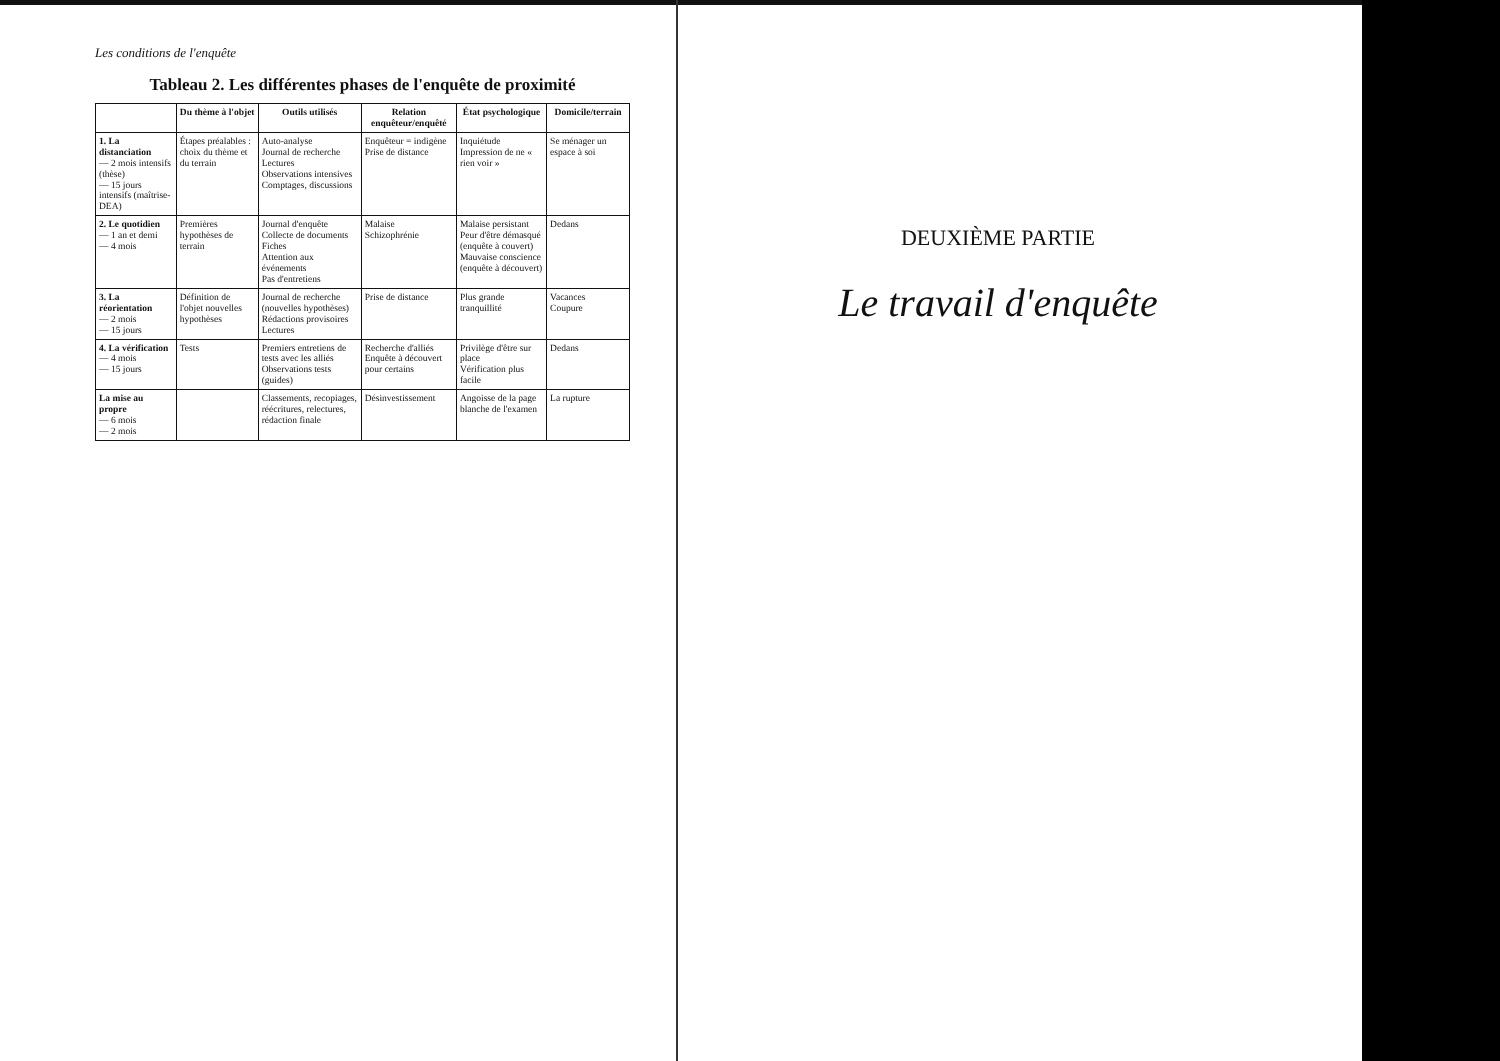Les conditions de l'enquête
Tableau 2. Les différentes phases de l'enquête de proximité
| | Du thème à l'objet | Outils utilisés | Relation enquêteur/enquêté | État psychologique | Domicile/terrain |
| --- | --- | --- | --- | --- | --- |
| 1. La distanciation — 2 mois intensifs (thèse) — 15 jours intensifs (maîtrise-DEA) | Étapes préalables : choix du thème et du terrain | Auto-analyse Journal de recherche Lectures Observations intensives Comptages, discussions | Enquêteur = indigène Prise de distance | Inquiétude Impression de ne « rien voir » | Se ménager un espace à soi |
| 2. Le quotidien — 1 an et demi — 4 mois | Premières hypothèses de terrain | Journal d'enquête Collecte de documents Fiches Attention aux événements Pas d'entretiens | Malaise Schizophrénie | Malaise persistant Peur d'être démasqué (enquête à couvert) Mauvaise conscience (enquête à découvert) | Dedans |
| 3. La réorientation — 2 mois — 15 jours | Définition de l'objet nouvelles hypothèses | Journal de recherche (nouvelles hypothèses) Rédactions provisoires Lectures | Prise de distance | Plus grande tranquillité | Vacances Coupure |
| 4. La vérification — 4 mois — 15 jours | Tests | Premiers entretiens de tests avec les alliés Observations tests (guides) | Recherche d'alliés Enquête à découvert pour certains | Privilège d'être sur place Vérification plus facile | Dedans |
| La mise au propre — 6 mois — 2 mois | | Classements, recopiages, réécritures, relectures, rédaction finale | Désinvestissement | Angoisse de la page blanche de l'examen | La rupture |
DEUXIÈME PARTIE
Le travail d'enquête